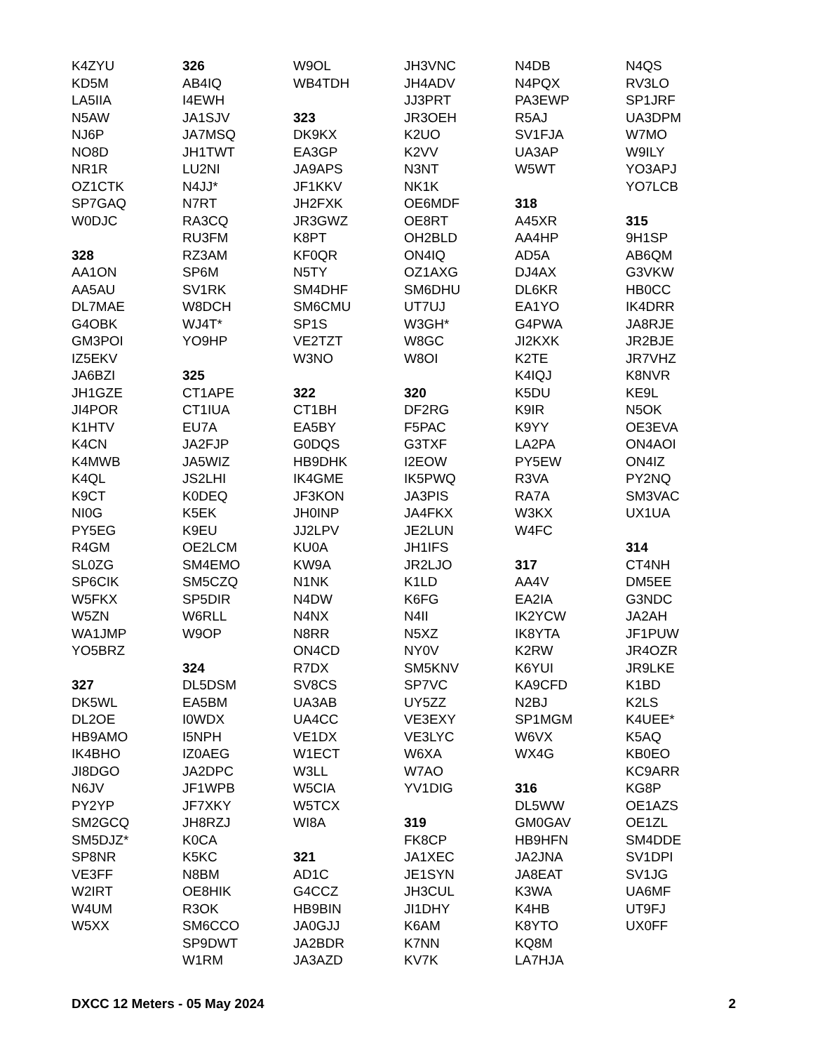K4ZYU
KD5M
LA5IIA
N5AW
NJ6P
NO8D
NR1R
OZ1CTK
SP7GAQ
W0DJC
328
AA1ON
AA5AU
DL7MAE
G4OBK
GM3POI
IZ5EKV
JA6BZI
JH1GZE
JI4POR
K1HTV
K4CN
K4MWB
K4QL
K9CT
NI0G
PY5EG
R4GM
SL0ZG
SP6CIK
W5FKX
W5ZN
WA1JMP
YO5BRZ
327
DK5WL
DL2OE
HB9AMO
IK4BHO
JI8DGO
N6JV
PY2YP
SM2GCQ
SM5DJZ*
SP8NR
VE3FF
W2IRT
W4UM
W5XX
326
AB4IQ
I4EWH
JA1SJV
JA7MSQ
JH1TWT
LU2NI
N4JJ*
N7RT
RA3CQ
RU3FM
RZ3AM
SP6M
SV1RK
W8DCH
WJ4T*
YO9HP
325
CT1APE
CT1IUA
EU7A
JA2FJP
JA5WIZ
JS2LHI
K0DEQ
K5EK
K9EU
OE2LCM
SM4EMO
SM5CZQ
SP5DIR
W6RLL
W9OP
324
DL5DSM
EA5BM
I0WDX
I5NPH
IZ0AEG
JA2DPC
JF1WPB
JF7XKY
JH8RZJ
K0CA
K5KC
N8BM
OE8HIK
R3OK
SM6CCO
SP9DWT
W1RM
W9OL
WB4TDH
323
DK9KX
EA3GP
JA9APS
JF1KKV
JH2FXK
JR3GWZ
K8PT
KF0QR
N5TY
SM4DHF
SM6CMU
SP1S
VE2TZT
W3NO
322
CT1BH
EA5BY
G0DQS
HB9DHK
IK4GME
JF3KON
JH0INP
JJ2LPV
KU0A
KW9A
N1NK
N4DW
N4NX
N8RR
ON4CD
R7DX
SV8CS
UA3AB
UA4CC
VE1DX
W1ECT
W3LL
W5CIA
W5TCX
WI8A
321
AD1C
G4CCZ
HB9BIN
JA0GJJ
JA2BDR
JA3AZD
JH3VNC
JH4ADV
JJ3PRT
JR3OEH
K2UO
K2VV
N3NT
NK1K
OE6MDF
OE8RT
OH2BLD
ON4IQ
OZ1AXG
SM6DHU
UT7UJ
W3GH*
W8GC
W8OI
320
DF2RG
F5PAC
G3TXF
I2EOW
IK5PWQ
JA3PIS
JA4FKX
JE2LUN
JH1IFS
JR2LJO
K1LD
K6FG
N4II
N5XZ
NY0V
SM5KNV
SP7VC
UY5ZZ
VE3EXY
VE3LYC
W6XA
W7AO
YV1DIG
319
FK8CP
JA1XEC
JE1SYN
JH3CUL
JI1DHY
K6AM
K7NN
KV7K
N4DB
N4PQX
PA3EWP
R5AJ
SV1FJA
UA3AP
W5WT
318
A45XR
AA4HP
AD5A
DJ4AX
DL6KR
EA1YO
G4PWA
JI2KXK
K2TE
K4IQJ
K5DU
K9IR
K9YY
LA2PA
PY5EW
R3VA
RA7A
W3KX
W4FC
317
AA4V
EA2IA
IK2YCW
IK8YTA
K2RW
K6YUI
KA9CFD
N2BJ
SP1MGM
W6VX
WX4G
316
DL5WW
GM0GAV
HB9HFN
JA2JNA
JA8EAT
K3WA
K4HB
K8YTO
KQ8M
LA7HJA
N4QS
RV3LO
SP1JRF
UA3DPM
W7MO
W9ILY
YO3APJ
YO7LCB
315
9H1SP
AB6QM
G3VKW
HB0CC
IK4DRR
JA8RJE
JR2BJE
JR7VHZ
K8NVR
KE9L
N5OK
OE3EVA
ON4AOI
ON4IZ
PY2NQ
SM3VAC
UX1UA
314
CT4NH
DM5EE
G3NDC
JA2AH
JF1PUW
JR4OZR
JR9LKE
K1BD
K2LS
K4UEE*
K5AQ
KB0EO
KC9ARR
KG8P
OE1AZS
OE1ZL
SM4DDE
SV1DPI
SV1JG
UA6MF
UT9FJ
UX0FF
DXCC 12 Meters - 05 May 2024 2